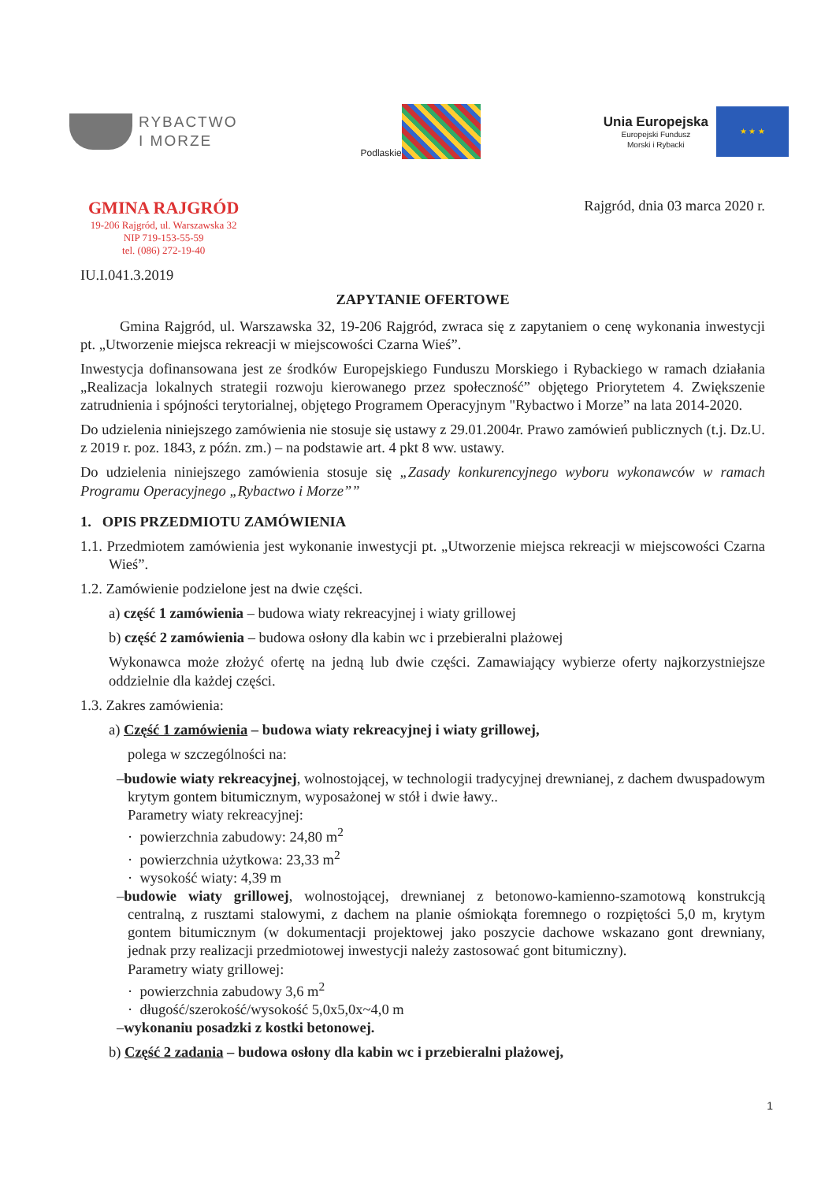RYBACTWO
I MORZE
Podlaskie
Unia Europejska
Europejski Fundusz
Morski i Rybacki
★ ★ ★
GMINA RAJGRÓD
19-206 Rajgród, ul. Warszawska 32
NIP 719-153-55-59
tel. (086) 272-19-40
Rajgród, dnia 03 marca 2020 r.
IU.I.041.3.2019
ZAPYTANIE OFERTOWE
Gmina Rajgród, ul. Warszawska 32, 19-206 Rajgród, zwraca się z zapytaniem o cenę wykonania inwestycji pt. „Utworzenie miejsca rekreacji w miejscowości Czarna Wieś”.
Inwestycja dofinansowana jest ze środków Europejskiego Funduszu Morskiego i Rybackiego w ramach działania „Realizacja lokalnych strategii rozwoju kierowanego przez społeczność” objętego Priorytetem 4. Zwiększenie zatrudnienia i spójności terytorialnej, objętego Programem Operacyjnym "Rybactwo i Morze” na lata 2014-2020.
Do udzielenia niniejszego zamówienia nie stosuje się ustawy z 29.01.2004r. Prawo zamówień publicznych (t.j. Dz.U. z 2019 r. poz. 1843, z późn. zm.) – na podstawie art. 4 pkt 8 ww. ustawy.
Do udzielenia niniejszego zamówienia stosuje się „Zasady konkurencyjnego wyboru wykonawców w ramach Programu Operacyjnego „Rybactwo i Morze””
1. OPIS PRZEDMIOTU ZAMÓWIENIA
1.1. Przedmiotem zamówienia jest wykonanie inwestycji pt. „Utworzenie miejsca rekreacji w miejscowości Czarna Wieś”.
1.2. Zamówienie podzielone jest na dwie części.
a) część 1 zamówienia – budowa wiaty rekreacyjnej i wiaty grillowej
b) część 2 zamówienia – budowa osłony dla kabin wc i przebieralni plażowej
Wykonawca może złożyć ofertę na jedną lub dwie części. Zamawiający wybierze oferty najkorzystniejsze oddzielnie dla każdej części.
1.3. Zakres zamówienia:
a) Część 1 zamówienia – budowa wiaty rekreacyjnej i wiaty grillowej,
polega w szczególności na:
–budowie wiaty rekreacyjnej, wolnostojącej, w technologii tradycyjnej drewnianej, z dachem dwuspadowym krytym gontem bitumicznym, wyposażonej w stół i dwie ławy..
Parametry wiaty rekreacyjnej:
· powierzchnia zabudowy: 24,80 m<sup>2</sup>
· powierzchnia użytkowa: 23,33 m<sup>2</sup>
· wysokość wiaty: 4,39 m
–budowie wiaty grillowej, wolnostojącej, drewnianej z betonowo-kamienno-szamotową konstrukcją centralną, z rusztami stalowymi, z dachem na planie ośmiokąta foremnego o rozpiętości 5,0 m, krytym gontem bitumicznym (w dokumentacji projektowej jako poszycie dachowe wskazano gont drewniany, jednak przy realizacji przedmiotowej inwestycji należy zastosować gont bitumiczny).
Parametry wiaty grillowej:
· powierzchnia zabudowy 3,6 m<sup>2</sup>
· długość/szerokość/wysokość 5,0x5,0x~4,0 m
–wykonaniu posadzki z kostki betonowej.
b) Część 2 zadania – budowa osłony dla kabin wc i przebieralni plażowej,
1